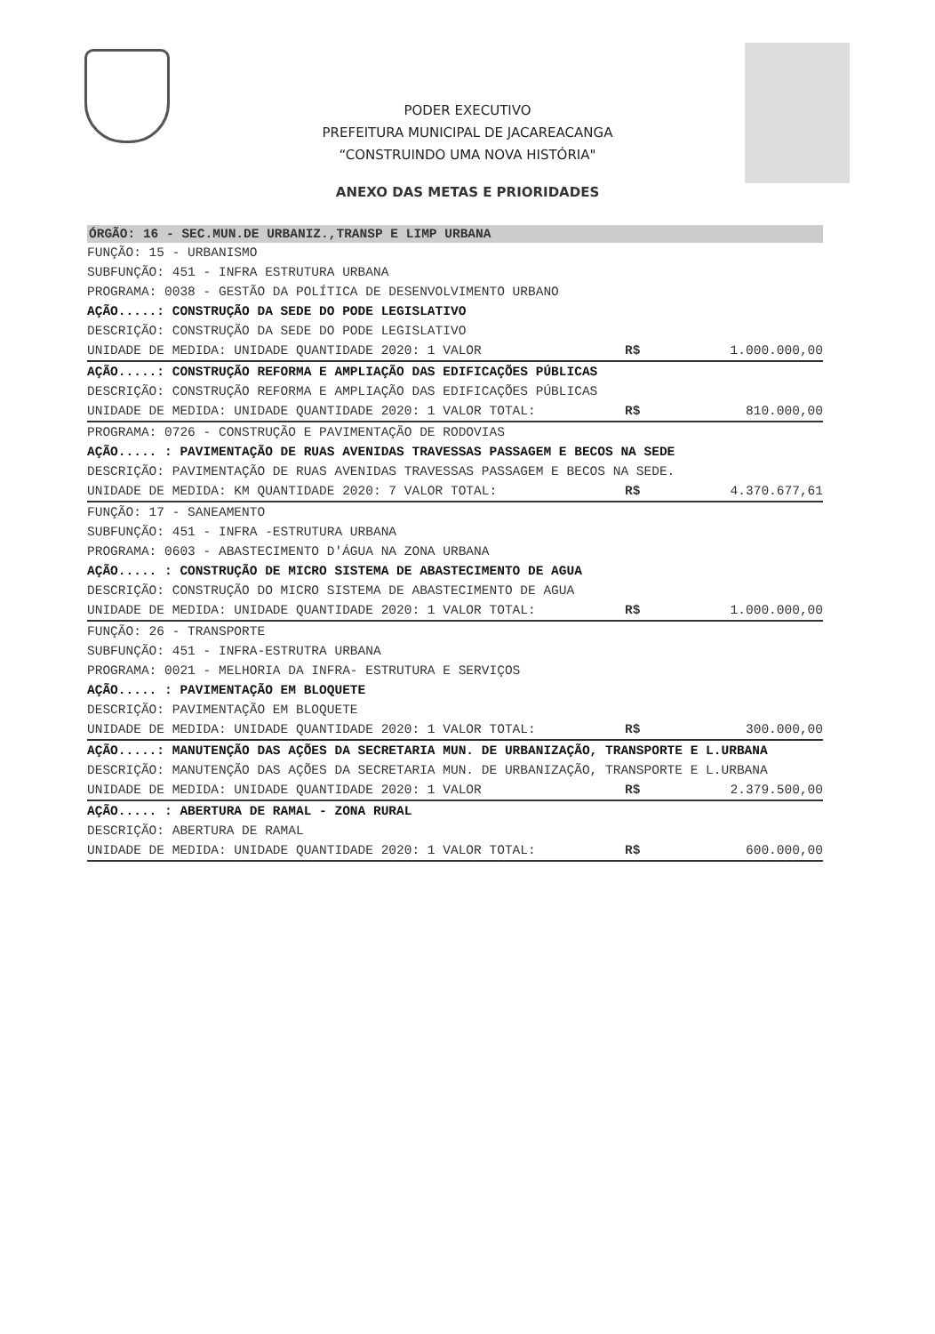PODER EXECUTIVO
PREFEITURA MUNICIPAL DE JACAREACANGA
“CONSTRUINDO UMA NOVA HISTÓRIA"
ANEXO DAS METAS E PRIORIDADES
ÓRGÃO: 16 - SEC.MUN.DE URBANIZ.,TRANSP E LIMP URBANA
FUNÇÃO: 15 - URBANISMO
SUBFUNÇÃO: 451 - INFRA ESTRUTURA URBANA
PROGRAMA: 0038 - GESTÃO DA POLÍTICA DE DESENVOLVIMENTO URBANO
AÇÃO.....: CONSTRUÇÃO DA SEDE DO PODE LEGISLATIVO
DESCRIÇÃO: CONSTRUÇÃO DA SEDE DO PODE LEGISLATIVO
UNIDADE DE MEDIDA: UNIDADE QUANTIDADE 2020: 1 VALOR R$ 1.000.000,00
AÇÃO.....: CONSTRUÇÃO REFORMA E AMPLIAÇÃO DAS EDIFICAÇÕES PÚBLICAS
DESCRIÇÃO: CONSTRUÇÃO REFORMA E AMPLIAÇÃO DAS EDIFICAÇÕES PÚBLICAS
UNIDADE DE MEDIDA: UNIDADE QUANTIDADE 2020: 1 VALOR TOTAL: R$ 810.000,00
PROGRAMA: 0726 - CONSTRUÇÃO E PAVIMENTAÇÃO DE RODOVIAS
AÇÃO..... : PAVIMENTAÇÃO DE RUAS AVENIDAS TRAVESSAS PASSAGEM E BECOS NA SEDE
DESCRIÇÃO: PAVIMENTAÇÃO DE RUAS AVENIDAS TRAVESSAS PASSAGEM E BECOS NA SEDE.
UNIDADE DE MEDIDA: KM QUANTIDADE 2020: 7 VALOR TOTAL: R$ 4.370.677,61
FUNÇÃO: 17 - SANEAMENTO
SUBFUNÇÃO: 451 - INFRA -ESTRUTURA URBANA
PROGRAMA: 0603 - ABASTECIMENTO D'ÁGUA NA ZONA URBANA
AÇÃO..... : CONSTRUÇÃO DE MICRO SISTEMA DE ABASTECIMENTO DE AGUA
DESCRIÇÃO: CONSTRUÇÃO DO MICRO SISTEMA DE ABASTECIMENTO DE AGUA
UNIDADE DE MEDIDA: UNIDADE QUANTIDADE 2020: 1 VALOR TOTAL: R$ 1.000.000,00
FUNÇÃO: 26 - TRANSPORTE
SUBFUNÇÃO: 451 - INFRA-ESTRUTRA URBANA
PROGRAMA: 0021 - MELHORIA DA INFRA- ESTRUTURA E SERVIÇOS
AÇÃO..... : PAVIMENTAÇÃO EM BLOQUETE
DESCRIÇÃO: PAVIMENTAÇÃO EM BLOQUETE
UNIDADE DE MEDIDA: UNIDADE QUANTIDADE 2020: 1 VALOR TOTAL: R$ 300.000,00
AÇÃO.....: MANUTENÇÃO DAS AÇÕES DA SECRETARIA MUN. DE URBANIZAÇÃO, TRANSPORTE E L.URBANA
DESCRIÇÃO: MANUTENÇÃO DAS AÇÕES DA SECRETARIA MUN. DE URBANIZAÇÃO, TRANSPORTE E L.URBANA
UNIDADE DE MEDIDA: UNIDADE QUANTIDADE 2020: 1 VALOR R$ 2.379.500,00
AÇÃO..... : ABERTURA DE RAMAL - ZONA RURAL
DESCRIÇÃO: ABERTURA DE RAMAL
UNIDADE DE MEDIDA: UNIDADE QUANTIDADE 2020: 1 VALOR TOTAL: R$ 600.000,00